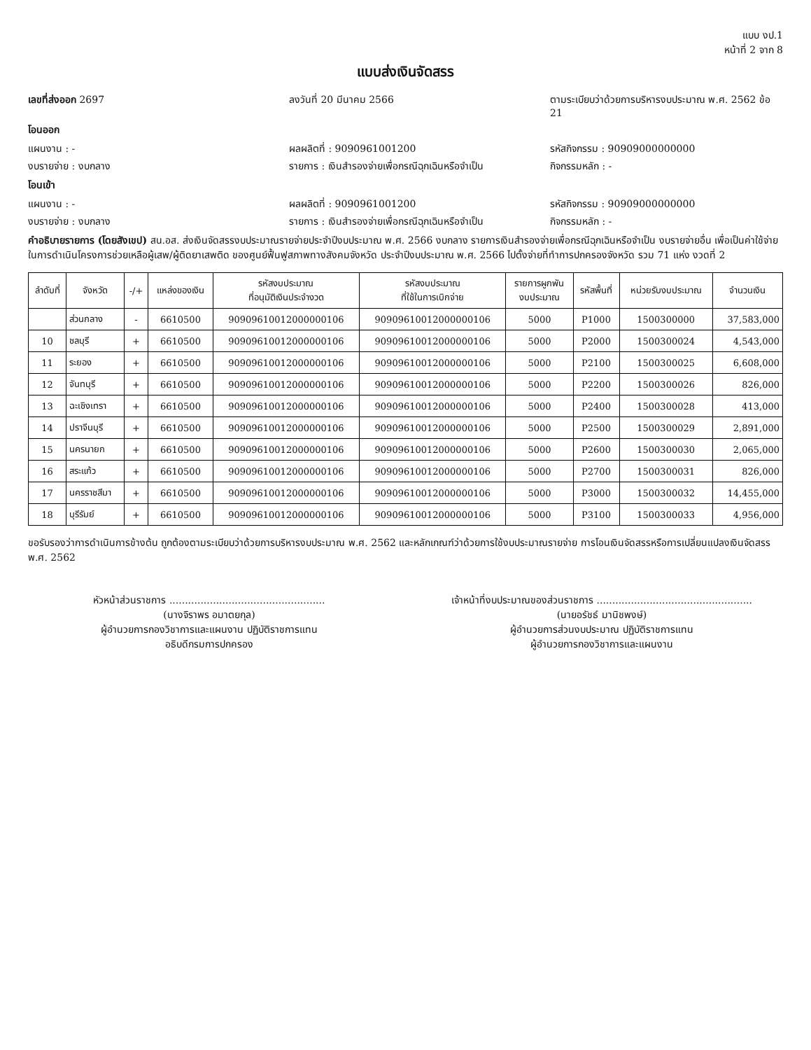แบบ งป.1
หน้าที่ 2 จาก 8
แบบส่งเงินจัดสรร
เลขที่ส่งออก 2697 ลงวันที่ 20 มีนาคม 2566 ตามระเบียบว่าด้วยการบริหารงบประมาณ พ.ศ. 2562 ข้อ 21
โอนออก
แผนงาน : - ผลผลิตที่ : 9090961001200 รหัสกิจกรรม : 90909000000000
งบรายจ่าย : งบกลาง รายการ : เงินสำรองจ่ายเพื่อกรณีฉุกเฉินหรือจำเป็น กิจกรรมหลัก : -
โอนเข้า
แผนงาน : - ผลผลิตที่ : 9090961001200 รหัสกิจกรรม : 90909000000000
งบรายจ่าย : งบกลาง รายการ : เงินสำรองจ่ายเพื่อกรณีฉุกเฉินหรือจำเป็น กิจกรรมหลัก : -
คำอธิบายรายการ (โดยสังเขป) สน.อส. ส่งเงินจัดสรรงบประมาณรายจ่ายประจำปีงบประมาณ พ.ศ. 2566 งบกลาง รายการเงินสำรองจ่ายเพื่อกรณีฉุกเฉินหรือจำเป็น งบรายจ่ายอื่น เพื่อเป็นค่าใช้จ่ายในการดำเนินโครงการช่วยเหลือผู้เสพ/ผู้ติดยาเสพติด ของศูนย์ฟื้นฟูสภาพทางสังคมจังหวัด ประจำปีงบประมาณ พ.ศ. 2566 ไปตั้งจ่ายที่ทำการปกครองจังหวัด รวม 71 แห่ง งวดที่ 2
| ลำดับที่ | จังหวัด | -/+ | แหล่งของเงิน | รหัสงบประมาณ ที่อนุมัติเงินประจำงวด | รหัสงบประมาณ ที่ใช้ในการเบิกจ่าย | รายการผูกพัน งบประมาณ | รหัสพื้นที่ | หน่วยรับงบประมาณ | จำนวนเงิน |
| --- | --- | --- | --- | --- | --- | --- | --- | --- | --- |
| | ส่วนกลาง | - | 6610500 | 90909610012000000106 | 90909610012000000106 | 5000 | P1000 | 1500300000 | 37,583,000 |
| 10 | ชลบุรี | + | 6610500 | 90909610012000000106 | 90909610012000000106 | 5000 | P2000 | 1500300024 | 4,543,000 |
| 11 | ระยอง | + | 6610500 | 90909610012000000106 | 90909610012000000106 | 5000 | P2100 | 1500300025 | 6,608,000 |
| 12 | จันทบุรี | + | 6610500 | 90909610012000000106 | 90909610012000000106 | 5000 | P2200 | 1500300026 | 826,000 |
| 13 | ฉะเชิงเทรา | + | 6610500 | 90909610012000000106 | 90909610012000000106 | 5000 | P2400 | 1500300028 | 413,000 |
| 14 | ปราจีนบุรี | + | 6610500 | 90909610012000000106 | 90909610012000000106 | 5000 | P2500 | 1500300029 | 2,891,000 |
| 15 | นครนายก | + | 6610500 | 90909610012000000106 | 90909610012000000106 | 5000 | P2600 | 1500300030 | 2,065,000 |
| 16 | สระแก้ว | + | 6610500 | 90909610012000000106 | 90909610012000000106 | 5000 | P2700 | 1500300031 | 826,000 |
| 17 | นครราชสีมา | + | 6610500 | 90909610012000000106 | 90909610012000000106 | 5000 | P3000 | 1500300032 | 14,455,000 |
| 18 | บุรีรัมย์ | + | 6610500 | 90909610012000000106 | 90909610012000000106 | 5000 | P3100 | 1500300033 | 4,956,000 |
ขอรับรองว่าการดำเนินการข้างต้น ถูกต้องตามระเบียบว่าด้วยการบริหารงบประมาณ พ.ศ. 2562 และหลักเกณฑ์ว่าด้วยการใช้งบประมาณรายจ่าย การโอนเงินจัดสรรหรือการเปลี่ยนแปลงเงินจัดสรร พ.ศ. 2562
หัวหน้าส่วนราชการ ..................................................
(นางจิราพร อมาตยกุล)
ผู้อำนวยการกองวิชาการและแผนงาน ปฏิบัติราชการแทน
อธิบดีกรมการปกครอง
เจ้าหน้าที่งบประมาณของส่วนราชการ ..................................................
(นายอรัชธ์ มานิชพงษ์)
ผู้อำนวยการส่วนงบประมาณ ปฏิบัติราชการแทน
ผู้อำนวยการกองวิชาการและแผนงาน